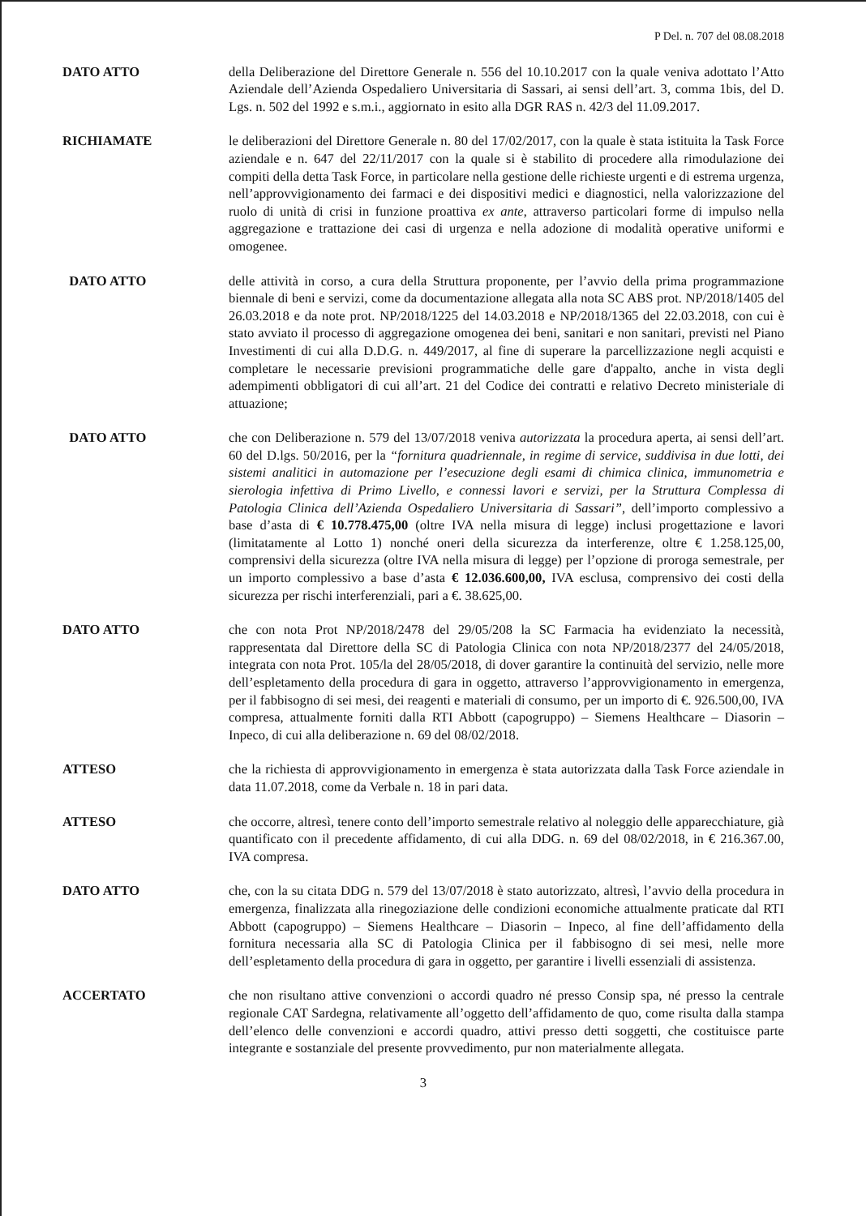P Del. n. 707 del 08.08.2018
DATO ATTO della Deliberazione del Direttore Generale n. 556 del 10.10.2017 con la quale veniva adottato l’Atto Aziendale dell’Azienda Ospedaliero Universitaria di Sassari, ai sensi dell’art. 3, comma 1bis, del D. Lgs. n. 502 del 1992 e s.m.i., aggiornato in esito alla DGR RAS n. 42/3 del 11.09.2017.
RICHIAMATE le deliberazioni del Direttore Generale n. 80 del 17/02/2017, con la quale è stata istituita la Task Force aziendale e n. 647 del 22/11/2017 con la quale si è stabilito di procedere alla rimodulazione dei compiti della detta Task Force, in particolare nella gestione delle richieste urgenti e di estrema urgenza, nell’approvvigionamento dei farmaci e dei dispositivi medici e diagnostici, nella valorizzazione del ruolo di unità di crisi in funzione proattiva ex ante, attraverso particolari forme di impulso nella aggregazione e trattazione dei casi di urgenza e nella adozione di modalità operative uniformi e omogenee.
DATO ATTO delle attività in corso, a cura della Struttura proponente, per l’avvio della prima programmazione biennale di beni e servizi, come da documentazione allegata alla nota SC ABS prot. NP/2018/1405 del 26.03.2018 e da note prot. NP/2018/1225 del 14.03.2018 e NP/2018/1365 del 22.03.2018, con cui è stato avviato il processo di aggregazione omogenea dei beni, sanitari e non sanitari, previsti nel Piano Investimenti di cui alla D.D.G. n. 449/2017, al fine di superare la parcellizzazione negli acquisti e completare le necessarie previsioni programmatiche delle gare d'appalto, anche in vista degli adempimenti obbligatori di cui all’art. 21 del Codice dei contratti e relativo Decreto ministeriale di attuazione;
DATO ATTO che con Deliberazione n. 579 del 13/07/2018 veniva autorizzata la procedura aperta, ai sensi dell’art. 60 del D.lgs. 50/2016, per la “fornitura quadriennale, in regime di service, suddivisa in due lotti, dei sistemi analitici in automazione per l’esecuzione degli esami di chimica clinica, immunometria e sierologia infettiva di Primo Livello, e connessi lavori e servizi, per la Struttura Complessa di Patologia Clinica dell’Azienda Ospedaliero Universitaria di Sassari”, dell’importo complessivo a base d’asta di € 10.778.475,00 (oltre IVA nella misura di legge) inclusi progettazione e lavori (limitatamente al Lotto 1) nonché oneri della sicurezza da interferenze, oltre € 1.258.125,00, comprensivi della sicurezza (oltre IVA nella misura di legge) per l’opzione di proroga semestrale, per un importo complessivo a base d’asta € 12.036.600,00, IVA esclusa, comprensivo dei costi della sicurezza per rischi interferenziali, pari a €. 38.625,00.
DATO ATTO che con nota Prot NP/2018/2478 del 29/05/208 la SC Farmacia ha evidenziato la necessità, rappresentata dal Direttore della SC di Patologia Clinica con nota NP/2018/2377 del 24/05/2018, integrata con nota Prot. 105/la del 28/05/2018, di dover garantire la continuità del servizio, nelle more dell’espletamento della procedura di gara in oggetto, attraverso l’approvvigionamento in emergenza, per il fabbisogno di sei mesi, dei reagenti e materiali di consumo, per un importo di €. 926.500,00, IVA compresa, attualmente forniti dalla RTI Abbott (capogruppo) – Siemens Healthcare – Diasorin – Inpeco, di cui alla deliberazione n. 69 del 08/02/2018.
ATTESO che la richiesta di approvvigionamento in emergenza è stata autorizzata dalla Task Force aziendale in data 11.07.2018, come da Verbale n. 18 in pari data.
ATTESO che occorre, altresì, tenere conto dell’importo semestrale relativo al noleggio delle apparecchiature, già quantificato con il precedente affidamento, di cui alla DDG. n. 69 del 08/02/2018, in € 216.367.00, IVA compresa.
DATO ATTO che, con la su citata DDG n. 579 del 13/07/2018 è stato autorizzato, altresì, l’avvio della procedura in emergenza, finalizzata alla rinegoziazione delle condizioni economiche attualmente praticate dal RTI Abbott (capogruppo) – Siemens Healthcare – Diasorin – Inpeco, al fine dell’affidamento della fornitura necessaria alla SC di Patologia Clinica per il fabbisogno di sei mesi, nelle more dell’espletamento della procedura di gara in oggetto, per garantire i livelli essenziali di assistenza.
ACCERTATO che non risultano attive convenzioni o accordi quadro né presso Consip spa, né presso la centrale regionale CAT Sardegna, relativamente all’oggetto dell’affidamento de quo, come risulta dalla stampa dell’elenco delle convenzioni e accordi quadro, attivi presso detti soggetti, che costituisce parte integrante e sostanziale del presente provvedimento, pur non materialmente allegata.
3